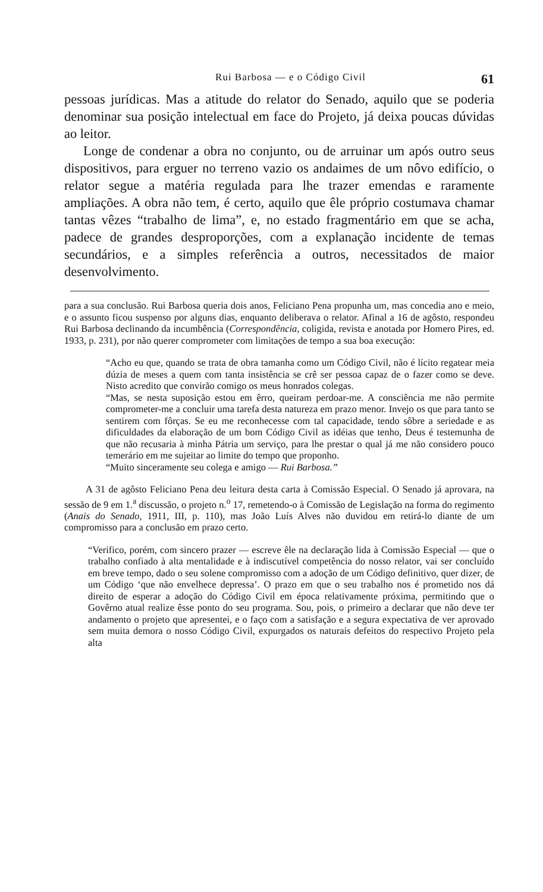Rui Barbosa — e o Código Civil 61
pessoas jurídicas. Mas a atitude do relator do Senado, aquilo que se poderia denominar sua posição intelectual em face do Projeto, já deixa poucas dúvidas ao leitor.
Longe de condenar a obra no conjunto, ou de arruinar um após outro seus dispositivos, para erguer no terreno vazio os andaimes de um nôvo edifício, o relator segue a matéria regulada para lhe trazer emendas e raramente ampliações. A obra não tem, é certo, aquilo que êle próprio costumava chamar tantas vêzes “trabalho de lima”, e, no estado fragmentário em que se acha, padece de grandes desproporções, com a explanação incidente de temas secundários, e a simples referência a outros, necessitados de maior desenvolvimento.
para a sua conclusão. Rui Barbosa queria dois anos, Feliciano Pena propunha um, mas concedia ano e meio, e o assunto ficou suspenso por alguns dias, enquanto deliberava o relator. Afinal a 16 de agôsto, respondeu Rui Barbosa declinando da incumbência (Correspondência, coligida, revista e anotada por Homero Pires, ed. 1933, p. 231), por não querer comprometer com limitações de tempo a sua boa execução:
“Acho eu que, quando se trata de obra tamanha como um Código Civil, não é lícito regatear meia dúzia de meses a quem com tanta insistência se crê ser pessoa capaz de o fazer como se deve. Nisto acredito que convirão comigo os meus honrados colegas.
“Mas, se nesta suposição estou em êrro, queiram perdoar-me. A consciência me não permite comprometer-me a concluir uma tarefa desta natureza em prazo menor. Invejo os que para tanto se sentirem com fôrças. Se eu me reconhecesse com tal capacidade, tendo sôbre a seriedade e as dificuldades da elaboração de um bom Código Civil as idéias que tenho, Deus é testemunha de que não recusaria à minha Pátria um serviço, para lhe prestar o qual já me não considero pouco temerário em me sujeitar ao limite do tempo que proponho.
“Muito sinceramente seu colega e amigo — Rui Barbosa.”
A 31 de agôsto Feliciano Pena deu leitura desta carta à Comissão Especial. O Senado já aprovara, na sessão de 9 em 1.<sup>a</sup> discussão, o projeto n.<sup>o</sup> 17, remetendo-o à Comissão de Legislação na forma do regimento (Anais do Senado, 1911, III, p. 110), mas João Luís Alves não duvidou em retirá-lo diante de um compromisso para a conclusão em prazo certo.
“Verifico, porém, com sincero prazer — escreve êle na declaração lida à Comissão Especial — que o trabalho confiado à alta mentalidade e à indiscutível competência do nosso relator, vai ser concluído em breve tempo, dado o seu solene compromisso com a adoção de um Código definitivo, quer dizer, de um Código ‘que não envelhece depressa’. O prazo em que o seu trabalho nos é prometido nos dá direito de esperar a adoção do Código Civil em época relativamente próxima, permitindo que o Govêrno atual realize êsse ponto do seu programa. Sou, pois, o primeiro a declarar que não deve ter andamento o projeto que apresentei, e o faço com a satisfação e a segura expectativa de ver aprovado sem muita demora o nosso Código Civil, expurgados os naturais defeitos do respectivo Projeto pela alta